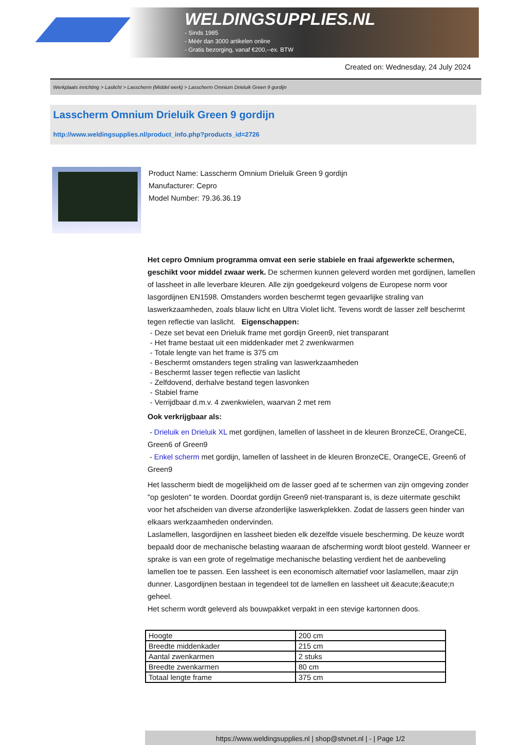WELDINGSUPPLIES.NL
- Sinds 1985
- Méér dan 3000 artikelen online
- Gratis bezorging, vanaf €200,--ex. BTW
Created on: Wednesday, 24 July 2024
Werkplaats inrichting > Laslicht > Lasscherm (Middel werk) > Lasscherm Omnium Drieluik Green 9 gordijn
Lasscherm Omnium Drieluik Green 9 gordijn
http://www.weldingsupplies.nl/product_info.php?products_id=2726
Product Name: Lasscherm Omnium Drieluik Green 9 gordijn
Manufacturer: Cepro
Model Number: 79.36.36.19
Het cepro Omnium programma omvat een serie stabiele en fraai afgewerkte schermen, geschikt voor middel zwaar werk. De schermen kunnen geleverd worden met gordijnen, lamellen of lassheet in alle leverbare kleuren. Alle zijn goedgekeurd volgens de Europese norm voor lasgordijnen EN1598. Omstanders worden beschermt tegen gevaarlijke straling van laswerkzaamheden, zoals blauw licht en Ultra Violet licht. Tevens wordt de lasser zelf beschermt tegen reflectie van laslicht. Eigenschappen:
- Deze set bevat een Drieluik frame met gordijn Green9, niet transparant
- Het frame bestaat uit een middenkader met 2 zwenkwarmen
- Totale lengte van het frame is 375 cm
- Beschermt omstanders tegen straling van laswerkzaamheden
- Beschermt lasser tegen reflectie van laslicht
- Zelfdovend, derhalve bestand tegen lasvonken
- Stabiel frame
- Verrijdbaar d.m.v. 4 zwenkwielen, waarvan 2 met rem
Ook verkrijgbaar als:
- Drieluik en Drieluik XL met gordijnen, lamellen of lassheet in de kleuren BronzeCE, OrangeCE, Green6 of Green9
- Enkel scherm met gordijn, lamellen of lassheet in de kleuren BronzeCE, OrangeCE, Green6 of Green9
Het lasscherm biedt de mogelijkheid om de lasser goed af te schermen van zijn omgeving zonder "op gesloten" te worden. Doordat gordijn Green9 niet-transparant is, is deze uitermate geschikt voor het afscheiden van diverse afzonderlijke laswerkplekken. Zodat de lassers geen hinder van elkaars werkzaamheden ondervinden.
Laslamellen, lasgordijnen en lassheet bieden elk dezelfde visuele bescherming. De keuze wordt bepaald door de mechanische belasting waaraan de afscherming wordt bloot gesteld. Wanneer er sprake is van een grote of regelmatige mechanische belasting verdient het de aanbeveling lamellen toe te passen. Een lassheet is een economisch alternatief voor laslamellen, maar zijn dunner. Lasgordijnen bestaan in tegendeel tot de lamellen en lassheet uit &eacute;&eacute;n geheel.
Het scherm wordt geleverd als bouwpakket verpakt in een stevige kartonnen doos.
| Hoogte | 200 cm |
| Breedte middenkader | 215 cm |
| Aantal zwenkarmen | 2 stuks |
| Breedte zwenkarmen | 80 cm |
| Totaal lengte frame | 375 cm |
https://www.weldingsupplies.nl | shop@stvnet.nl | - | Page 1/2